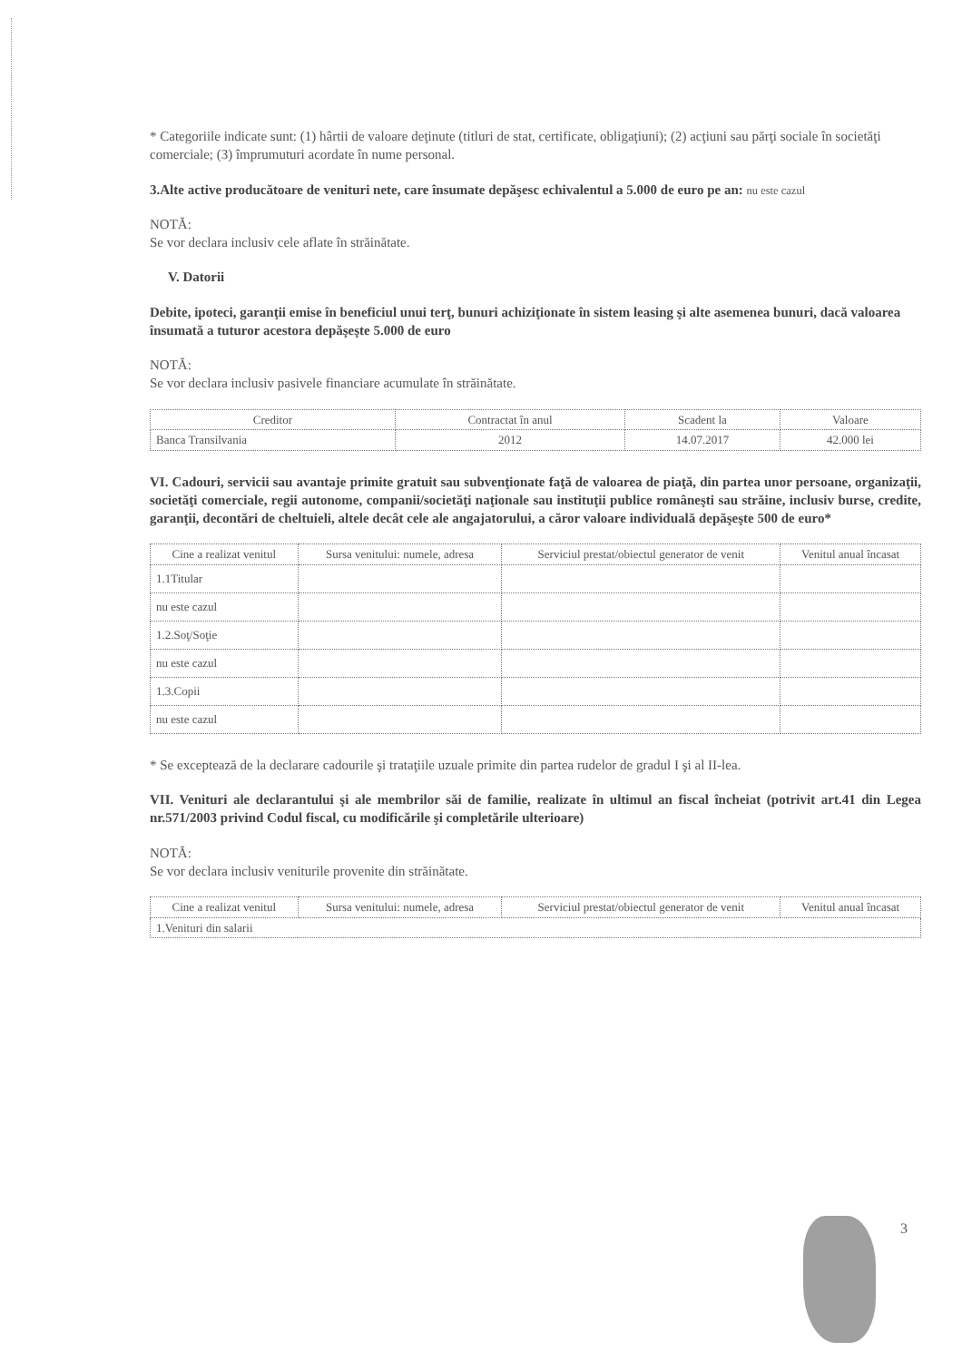* Categoriile indicate sunt: (1) hârtii de valoare deţinute (titluri de stat, certificate, obligaţiuni); (2) acţiuni sau părţi sociale în societăţi comerciale; (3) împrumuturi acordate în nume personal.
3.Alte active producătoare de venituri nete, care însumate depăşesc echivalentul a 5.000 de euro pe an: nu este cazul
NOTĂ:
Se vor declara inclusiv cele aflate în străinătate.
V. Datorii
Debite, ipoteci, garanţii emise în beneficiul unui terţ, bunuri achiziţionate în sistem leasing şi alte asemenea bunuri, dacă valoarea însumată a tuturor acestora depăşeşte 5.000 de euro
NOTĂ:
Se vor declara inclusiv pasivele financiare acumulate în străinătate.
| Creditor | Contractat în anul | Scadent la | Valoare |
| --- | --- | --- | --- |
| Banca Transilvania | 2012 | 14.07.2017 | 42.000 lei |
VI. Cadouri, servicii sau avantaje primite gratuit sau subvenţionate faţă de valoarea de piaţă, din partea unor persoane, organizaţii, societăţi comerciale, regii autonome, companii/societăţi naţionale sau instituţii publice româneşti sau străine, inclusiv burse, credite, garanţii, decontări de cheltuieli, altele decât cele ale angajatorului, a căror valoare individuală depăşeşte 500 de euro*
| Cine a realizat venitul | Sursa venitului: numele, adresa | Serviciul prestat/obiectul generator de venit | Venitul anual încasat |
| --- | --- | --- | --- |
| 1.1Titular | | | |
| nu este cazul | | | |
| 1.2.Soţ/Soţie | | | |
| nu este cazul | | | |
| 1.3.Copii | | | |
| nu este cazul | | | |
* Se exceptează de la declarare cadourile şi trataţiile uzuale primite din partea rudelor de gradul I şi al II-lea.
VII. Venituri ale declarantului şi ale membrilor săi de familie, realizate în ultimul an fiscal încheiat (potrivit art.41 din Legea nr.571/2003 privind Codul fiscal, cu modificările şi completările ulterioare)
NOTĂ:
Se vor declara inclusiv veniturile provenite din străinătate.
| Cine a realizat venitul | Sursa venitului: numele, adresa | Serviciul prestat/obiectul generator de venit | Venitul anual încasat |
| --- | --- | --- | --- |
| 1.Venituri din salarii | | | |
3